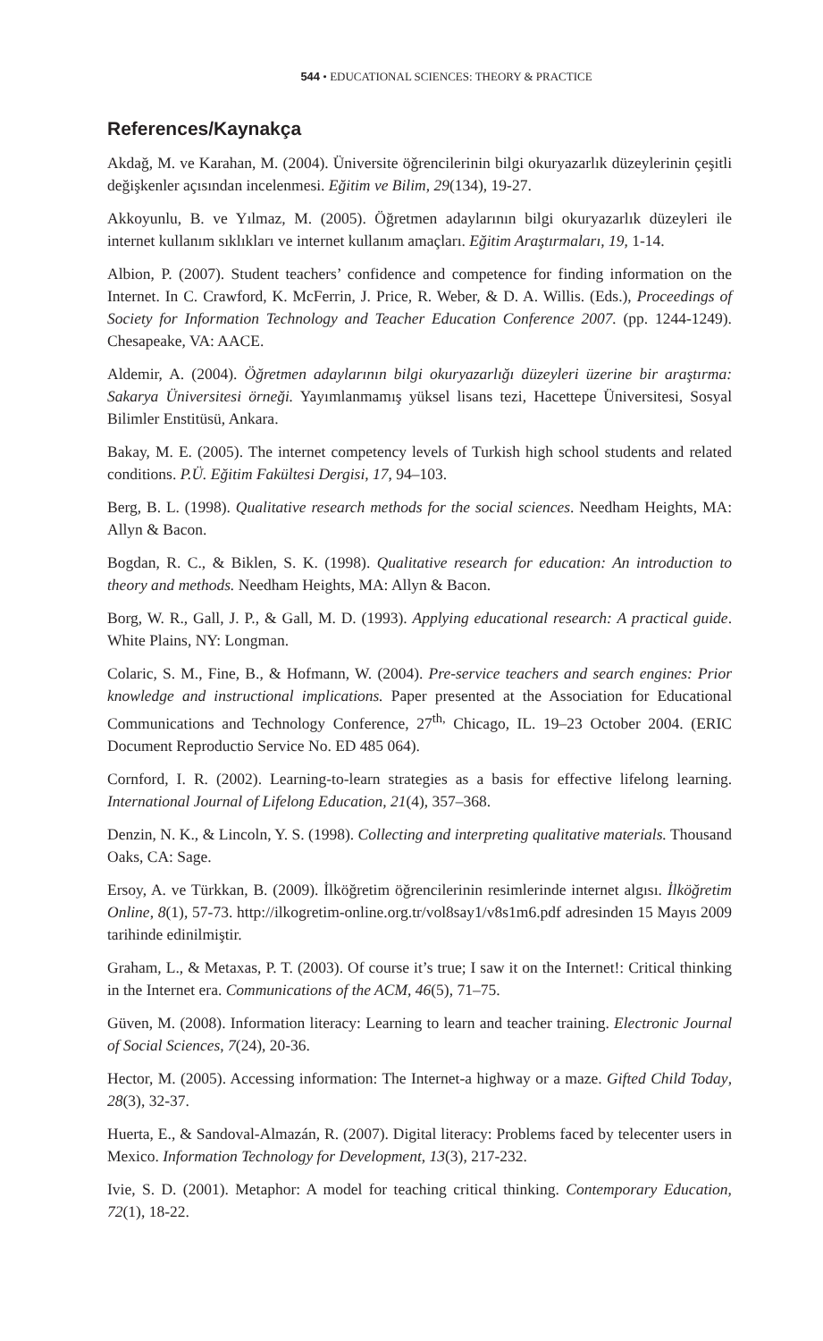544 • EDUCATIONAL SCIENCES: THEORY & PRACTICE
References/Kaynakça
Akdağ, M. ve Karahan, M. (2004). Üniversite öğrencilerinin bilgi okuryazarlık düzeylerinin çeşitli değişkenler açısından incelenmesi. Eğitim ve Bilim, 29(134), 19-27.
Akkoyunlu, B. ve Yılmaz, M. (2005). Öğretmen adaylarının bilgi okuryazarlık düzeyleri ile internet kullanım sıklıkları ve internet kullanım amaçları. Eğitim Araştırmaları, 19, 1-14.
Albion, P. (2007). Student teachers’ confidence and competence for finding information on the Internet. In C. Crawford, K. McFerrin, J. Price, R. Weber, & D. A. Willis. (Eds.), Proceedings of Society for Information Technology and Teacher Education Conference 2007. (pp. 1244-1249). Chesapeake, VA: AACE.
Aldemir, A. (2004). Öğretmen adaylarının bilgi okuryazarlığı düzeyleri üzerine bir araştırma: Sakarya Üniversitesi örneği. Yayımlanmamış yüksel lisans tezi, Hacettepe Üniversitesi, Sosyal Bilimler Enstitüsü, Ankara.
Bakay, M. E. (2005). The internet competency levels of Turkish high school students and related conditions. P.Ü. Eğitim Fakültesi Dergisi, 17, 94–103.
Berg, B. L. (1998). Qualitative research methods for the social sciences. Needham Heights, MA: Allyn & Bacon.
Bogdan, R. C., & Biklen, S. K. (1998). Qualitative research for education: An introduction to theory and methods. Needham Heights, MA: Allyn & Bacon.
Borg, W. R., Gall, J. P., & Gall, M. D. (1993). Applying educational research: A practical guide. White Plains, NY: Longman.
Colaric, S. M., Fine, B., & Hofmann, W. (2004). Pre-service teachers and search engines: Prior knowledge and instructional implications. Paper presented at the Association for Educational Communications and Technology Conference, 27<sup>th,</sup> Chicago, IL. 19–23 October 2004. (ERIC Document Reproductio Service No. ED 485 064).
Cornford, I. R. (2002). Learning-to-learn strategies as a basis for effective lifelong learning. International Journal of Lifelong Education, 21(4), 357–368.
Denzin, N. K., & Lincoln, Y. S. (1998). Collecting and interpreting qualitative materials. Thousand Oaks, CA: Sage.
Ersoy, A. ve Türkkan, B. (2009). İlköğretim öğrencilerinin resimlerinde internet algısı. İlköğretim Online, 8(1), 57-73. http://ilkogretim-online.org.tr/vol8say1/v8s1m6.pdf adresinden 15 Mayıs 2009 tarihinde edinilmiştir.
Graham, L., & Metaxas, P. T. (2003). Of course it’s true; I saw it on the Internet!: Critical thinking in the Internet era. Communications of the ACM, 46(5), 71–75.
Güven, M. (2008). Information literacy: Learning to learn and teacher training. Electronic Journal of Social Sciences, 7(24), 20-36.
Hector, M. (2005). Accessing information: The Internet-a highway or a maze. Gifted Child Today, 28(3), 32-37.
Huerta, E., & Sandoval-Almazán, R. (2007). Digital literacy: Problems faced by telecenter users in Mexico. Information Technology for Development, 13(3), 217-232.
Ivie, S. D. (2001). Metaphor: A model for teaching critical thinking. Contemporary Education, 72(1), 18-22.